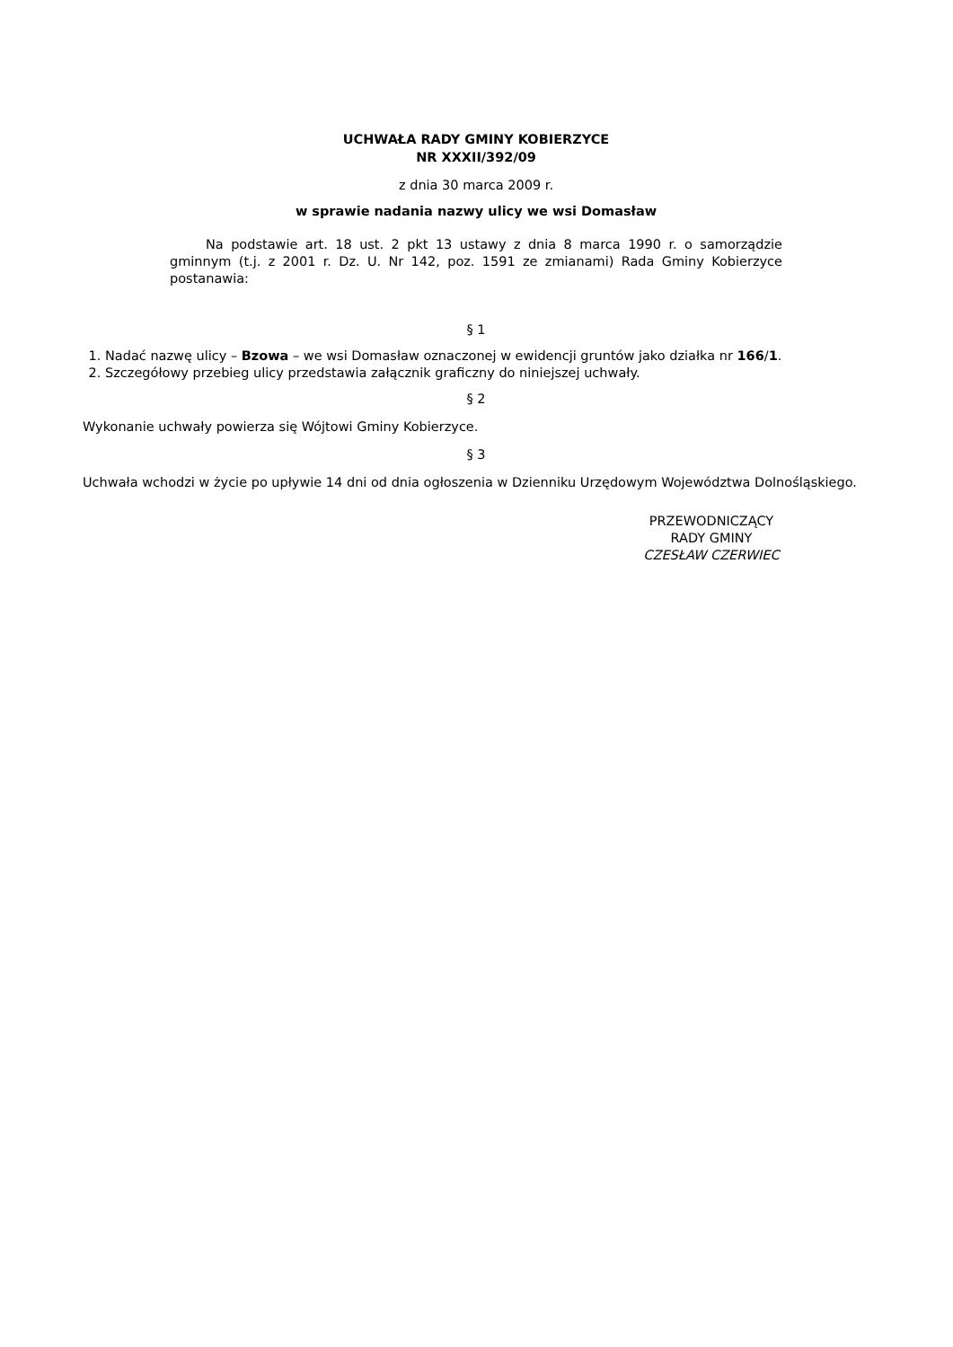UCHWAŁA RADY GMINY KOBIERZYCE
NR XXXII/392/09
z dnia 30 marca 2009 r.
w sprawie nadania nazwy ulicy we wsi Domasław
Na podstawie art. 18 ust. 2 pkt 13 ustawy z dnia 8 marca 1990 r. o samorządzie gminnym (t.j. z 2001 r. Dz. U. Nr 142, poz. 1591 ze zmianami) Rada Gminy Kobierzyce postanawia:
§ 1
1. Nadać nazwę ulicy – Bzowa – we wsi Domasław oznaczonej w ewidencji gruntów jako działka nr 166/1.
2. Szczegółowy przebieg ulicy przedstawia załącznik graficzny do niniejszej uchwały.
§ 2
Wykonanie uchwały powierza się Wójtowi Gminy Kobierzyce.
§ 3
Uchwała wchodzi w życie po upływie 14 dni od dnia ogłoszenia w Dzienniku Urzędowym Województwa Dolnośląskiego.
PRZEWODNICZĄCY
RADY GMINY
CZESŁAW CZERWIEC